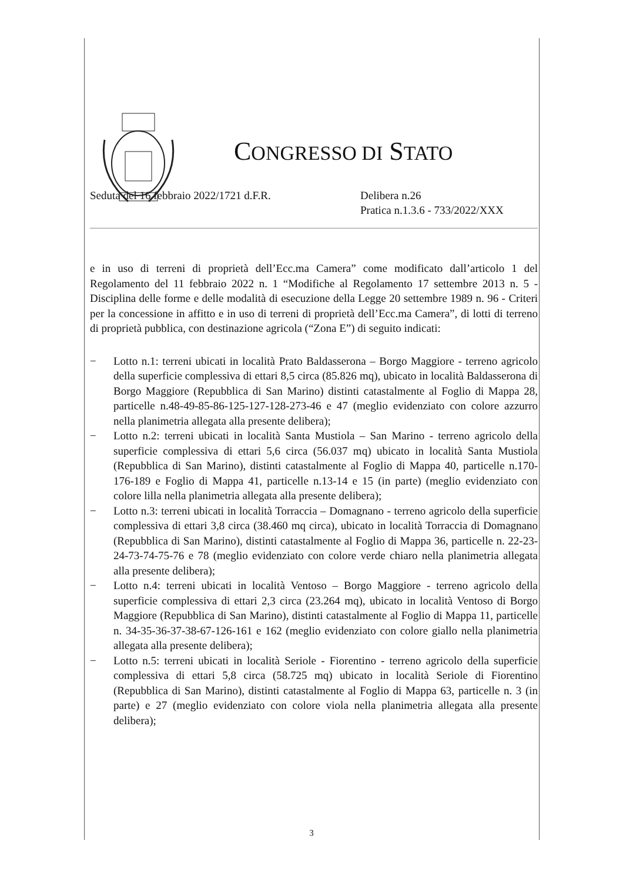CONGRESSO DI STATO
Seduta del 16 febbraio 2022/1721 d.F.R. Delibera n.26
Pratica n.1.3.6 - 733/2022/XXX
e in uso di terreni di proprietà dell’Ecc.ma Camera” come modificato dall’articolo 1 del Regolamento del 11 febbraio 2022 n. 1 “Modifiche al Regolamento 17 settembre 2013 n. 5 - Disciplina delle forme e delle modalità di esecuzione della Legge 20 settembre 1989 n. 96 - Criteri per la concessione in affitto e in uso di terreni di proprietà dell’Ecc.ma Camera”, di lotti di terreno di proprietà pubblica, con destinazione agricola (“Zona E”) di seguito indicati:
− Lotto n.1: terreni ubicati in località Prato Baldasserona – Borgo Maggiore - terreno agricolo della superficie complessiva di ettari 8,5 circa (85.826 mq), ubicato in località Baldasserona di Borgo Maggiore (Repubblica di San Marino) distinti catastalmente al Foglio di Mappa 28, particelle n.48-49-85-86-125-127-128-273-46 e 47 (meglio evidenziato con colore azzurro nella planimetria allegata alla presente delibera);
− Lotto n.2: terreni ubicati in località Santa Mustiola – San Marino - terreno agricolo della superficie complessiva di ettari 5,6 circa (56.037 mq) ubicato in località Santa Mustiola (Repubblica di San Marino), distinti catastalmente al Foglio di Mappa 40, particelle n.170-176-189 e Foglio di Mappa 41, particelle n.13-14 e 15 (in parte) (meglio evidenziato con colore lilla nella planimetria allegata alla presente delibera);
− Lotto n.3: terreni ubicati in località Torraccia – Domagnano - terreno agricolo della superficie complessiva di ettari 3,8 circa (38.460 mq circa), ubicato in località Torraccia di Domagnano (Repubblica di San Marino), distinti catastalmente al Foglio di Mappa 36, particelle n. 22-23-24-73-74-75-76 e 78 (meglio evidenziato con colore verde chiaro nella planimetria allegata alla presente delibera);
− Lotto n.4: terreni ubicati in località Ventoso – Borgo Maggiore - terreno agricolo della superficie complessiva di ettari 2,3 circa (23.264 mq), ubicato in località Ventoso di Borgo Maggiore (Repubblica di San Marino), distinti catastalmente al Foglio di Mappa 11, particelle n. 34-35-36-37-38-67-126-161 e 162 (meglio evidenziato con colore giallo nella planimetria allegata alla presente delibera);
− Lotto n.5: terreni ubicati in località Seriole - Fiorentino - terreno agricolo della superficie complessiva di ettari 5,8 circa (58.725 mq) ubicato in località Seriole di Fiorentino (Repubblica di San Marino), distinti catastalmente al Foglio di Mappa 63, particelle n. 3 (in parte) e 27 (meglio evidenziato con colore viola nella planimetria allegata alla presente delibera);
3